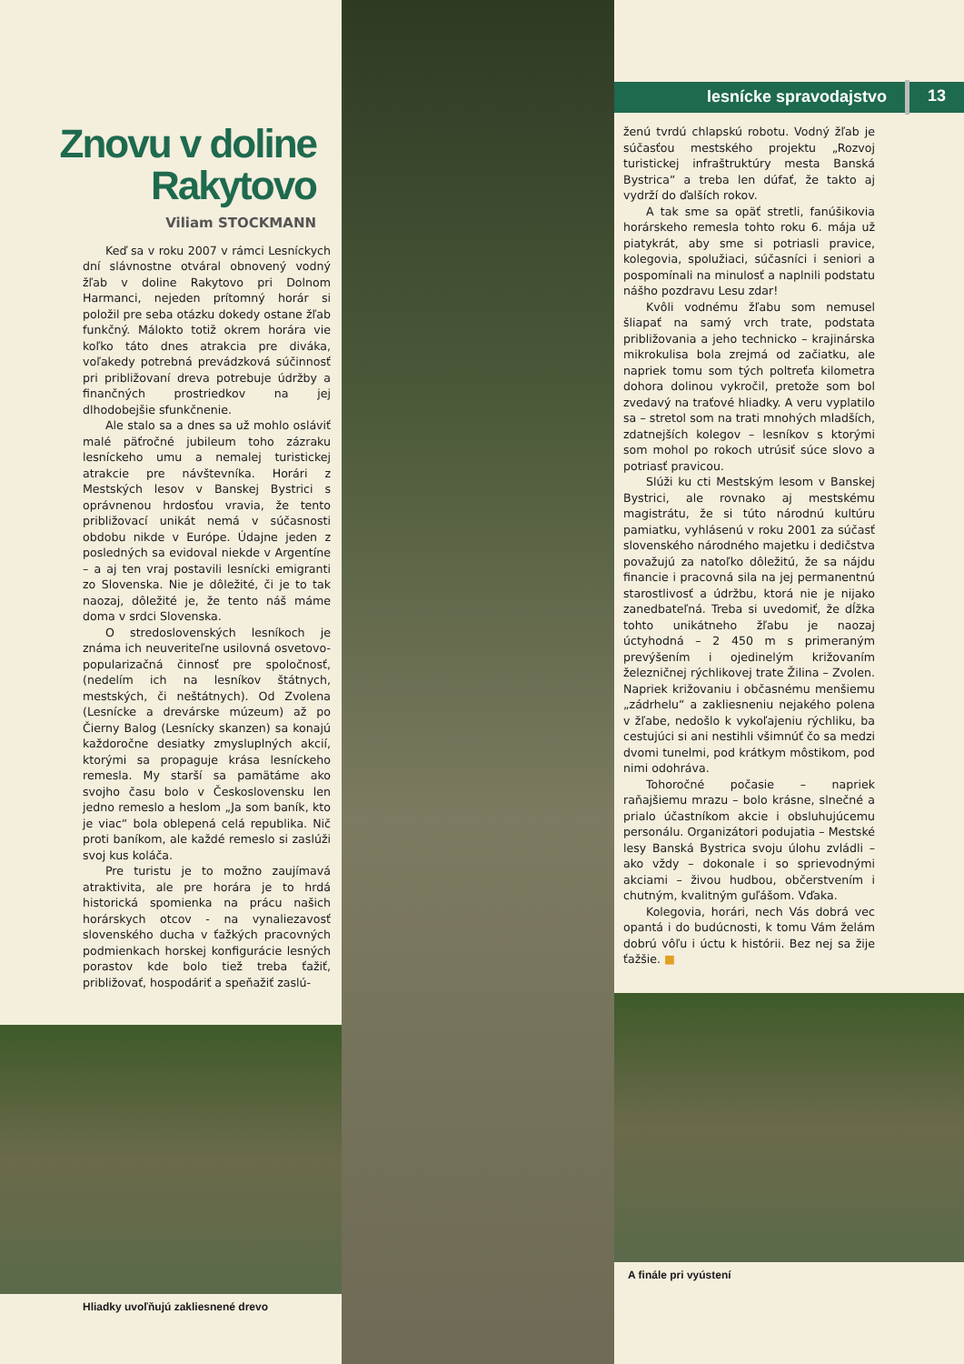Znovu v doline
Rakytovo
Viliam STOCKMANN
Keď sa v roku 2007 v rámci Lesníckych dní slávnostne otváral obnovený vodný žľab v doline Rakytovo pri Dolnom Harmanci, nejeden prítomný horár si položil pre seba otázku dokedy ostane žľab funkčný. Málokto totiž okrem horára vie koľko táto dnes atrakcia pre diváka, voľakedy potrebná prevádzková súčinnosť pri približovaní dreva potrebuje údržby a finančných prostriedkov na jej dlhodobejšie sfunkčnenie.
Ale stalo sa a dnes sa už mohlo osláviť malé päťročné jubileum toho zázraku lesníckeho umu a nemalej turistickej atrakcie pre návštevníka. Horári z Mestských lesov v Banskej Bystrici s oprávnenou hrdosťou vravia, že tento približovací unikát nemá v súčasnosti obdobu nikde v Európe. Údajne jeden z posledných sa evidoval niekde v Argentíne – a aj ten vraj postavili lesnícki emigranti zo Slovenska. Nie je dôležité, či je to tak naozaj, dôležité je, že tento náš máme doma v srdci Slovenska.
O stredoslovenských lesníkoch je známa ich neuveriteľne usilovná osvetovo-popularizačná činnosť pre spoločnosť, (nedelím ich na lesníkov štátnych, mestských, či neštátnych). Od Zvolena (Lesnícke a drevárske múzeum) až po Čierny Balog (Lesnícky skanzen) sa konajú každoročne desiatky zmysluplných akcií, ktorými sa propaguje krása lesníckeho remesla. My starší sa pamätáme ako svojho času bolo v Československu len jedno remeslo a heslom „Ja som baník, kto je viac“ bola oblepená celá republika. Nič proti baníkom, ale každé remeslo si zaslúži svoj kus koláča.
Pre turistu je to možno zaujímavá atraktivita, ale pre horára je to hrdá historická spomienka na prácu našich horárskych otcov - na vynaliezavosť slovenského ducha v ťažkých pracovných podmienkach horskej konfigurácie lesných porastov kde bolo tiež treba ťažiť, približovať, hospodáriť a speňažiť zaslú-
Hliadky uvoľňujú zakliesnené drevo
lesnícke spravodajstvo 13
ženú tvrdú chlapskú robotu. Vodný žľab je súčasťou mestského projektu „Rozvoj turistickej infraštruktúry mesta Banská Bystrica“ a treba len dúfať, že takto aj vydrží do ďalších rokov.
A tak sme sa opäť stretli, fanúšikovia horárskeho remesla tohto roku 6. mája už piatykrát, aby sme si potriasli pravice, kolegovia, spolužiaci, súčasníci i seniori a pospomínali na minulosť a naplnili podstatu nášho pozdravu Lesu zdar!
Kvôli vodnému žľabu som nemusel šliapať na samý vrch trate, podstata približovania a jeho technicko – krajinárska mikrokulisa bola zrejmá od začiatku, ale napriek tomu som tých poltreťa kilometra dohora dolinou vykročil, pretože som bol zvedavý na traťové hliadky. A veru vyplatilo sa – stretol som na trati mnohých mladších, zdatnejších kolegov – lesníkov s ktorými som mohol po rokoch utrúsiť súce slovo a potriasť pravicou.
Slúži ku cti Mestským lesom v Banskej Bystrici, ale rovnako aj mestskému magistrátu, že si túto národnú kultúru pamiatku, vyhlásenú v roku 2001 za súčasť slovenského národného majetku i dedičstva považujú za natoľko dôležitú, že sa nájdu financie i pracovná sila na jej permanentnú starostlivosť a údržbu, ktorá nie je nijako zanedbateľná. Treba si uvedomiť, že dĺžka tohto unikátneho žľabu je naozaj úctyhodná – 2 450 m s primeraným prevýšením i ojedinelým križovaním železničnej rýchlikovej trate Žilina – Zvolen. Napriek križovaniu i občasnému menšiemu „zádrhelu“ a zakliesneniu nejakého polena v žľabe, nedošlo k vykoľajeniu rýchliku, ba cestujúci si ani nestihli všimnúť čo sa medzi dvomi tunelmi, pod krátkym môstikom, pod nimi odohráva.
Tohoročné počasie – napriek raňajšiemu mrazu – bolo krásne, slnečné a prialo účastníkom akcie i obsluhujúcemu personálu. Organizátori podujatia – Mestské lesy Banská Bystrica svoju úlohu zvládli – ako vždy – dokonale i so sprievodnými akciami – živou hudbou, občerstvením i chutným, kvalitným guľášom. Vďaka.
Kolegovia, horári, nech Vás dobrá vec opantá i do budúcnosti, k tomu Vám želám dobrú vôľu i úctu k histórii. Bez nej sa žije ťažšie. ■
A finále pri vyústení